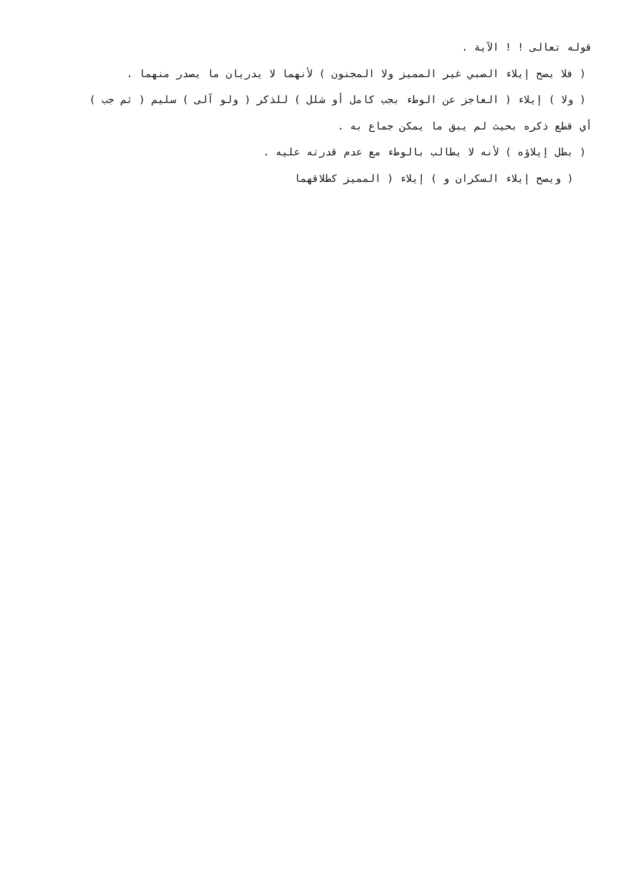قوله تعالى ! ! الآية .
( فلا يصح إيلاء الصبي غير المميز ولا المجنون ) لأنهما لا يدريان ما يصدر منهما .
( ولا ) إيلاء ( العاجز عن الوطء بجب كامل أو شلل ) للذكر ( ولو آلى ) سليم ( ثم جب )
أي قطع ذكره بحيث لم يبق ما يمكن جماع به .
( بطل إيلاؤه ) لأنه لا يطالب بالوطء مع عدم قدرته عليه .
( ويصح إيلاء السكران و ) إيلاء ( المميز كطلاقهما